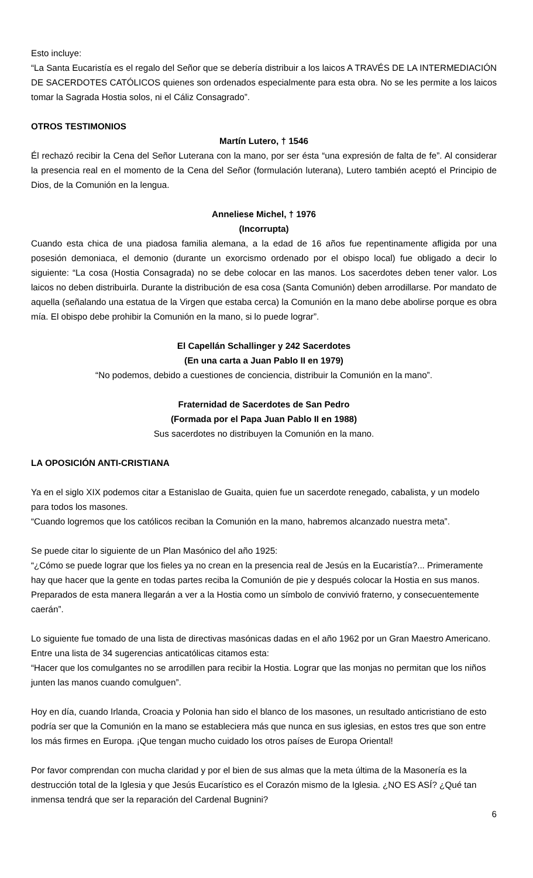Esto incluye:
“La Santa Eucaristía es el regalo del Señor que se debería distribuir a los laicos A TRAVÉS DE LA INTERMEDIACIÓN DE SACERDOTES CATÓLICOS quienes son ordenados especialmente para esta obra. No se les permite a los laicos tomar la Sagrada Hostia solos, ni el Cáliz Consagrado”.
OTROS TESTIMONIOS
Martín Lutero, † 1546
Él rechazó recibir la Cena del Señor Luterana con la mano, por ser ésta “una expresión de falta de fe”. Al considerar la presencia real en el momento de la Cena del Señor (formulación luterana), Lutero también aceptó el Principio de Dios, de la Comunión en la lengua.
Anneliese Michel, † 1976
(Incorrupta)
Cuando esta chica de una piadosa familia alemana, a la edad de 16 años fue repentinamente afligida por una posesión demoniaca, el demonio (durante un exorcismo ordenado por el obispo local) fue obligado a decir lo siguiente: “La cosa (Hostia Consagrada) no se debe colocar en las manos. Los sacerdotes deben tener valor. Los laicos no deben distribuirla. Durante la distribución de esa cosa (Santa Comunión) deben arrodillarse. Por mandato de aquella (señalando una estatua de la Virgen que estaba cerca) la Comunión en la mano debe abolirse porque es obra mía. El obispo debe prohibir la Comunión en la mano, si lo puede lograr”.
El Capellán Schallinger y 242 Sacerdotes
(En una carta a Juan Pablo II en 1979)
“No podemos, debido a cuestiones de conciencia, distribuir la Comunión en la mano”.
Fraternidad de Sacerdotes de San Pedro
(Formada por el Papa Juan Pablo II en 1988)
Sus sacerdotes no distribuyen la Comunión en la mano.
LA OPOSICIÓN ANTI-CRISTIANA
Ya en el siglo XIX podemos citar a Estanislao de Guaita, quien fue un sacerdote renegado, cabalista, y un modelo para todos los masones.
“Cuando logremos que los católicos reciban la Comunión en la mano, habremos alcanzado nuestra meta”.
Se puede citar lo siguiente de un Plan Masónico del año 1925:
“¿Cómo se puede lograr que los fieles ya no crean en la presencia real de Jesús en la Eucaristía?... Primeramente hay que hacer que la gente en todas partes reciba la Comunión de pie y después colocar la Hostia en sus manos. Preparados de esta manera llegarán a ver a la Hostia como un símbolo de convivió fraterno, y consecuentemente caerán”.
Lo siguiente fue tomado de una lista de directivas masónicas dadas en el año 1962 por un Gran Maestro Americano. Entre una lista de 34 sugerencias anticatólicas citamos esta:
“Hacer que los comulgantes no se arrodillen para recibir la Hostia. Lograr que las monjas no permitan que los niños junten las manos cuando comulguen”.
Hoy en día, cuando Irlanda, Croacia y Polonia han sido el blanco de los masones, un resultado anticristiano de esto podría ser que la Comunión en la mano se estableciera más que nunca en sus iglesias, en estos tres que son entre los más firmes en Europa. ¡Que tengan mucho cuidado los otros países de Europa Oriental!
Por favor comprendan con mucha claridad y por el bien de sus almas que la meta última de la Masonería es la destrucción total de la Iglesia y que Jesús Eucarístico es el Corazón mismo de la Iglesia. ¿NO ES ASÍ? ¿Qué tan inmensa tendrá que ser la reparación del Cardenal Bugnini?
6